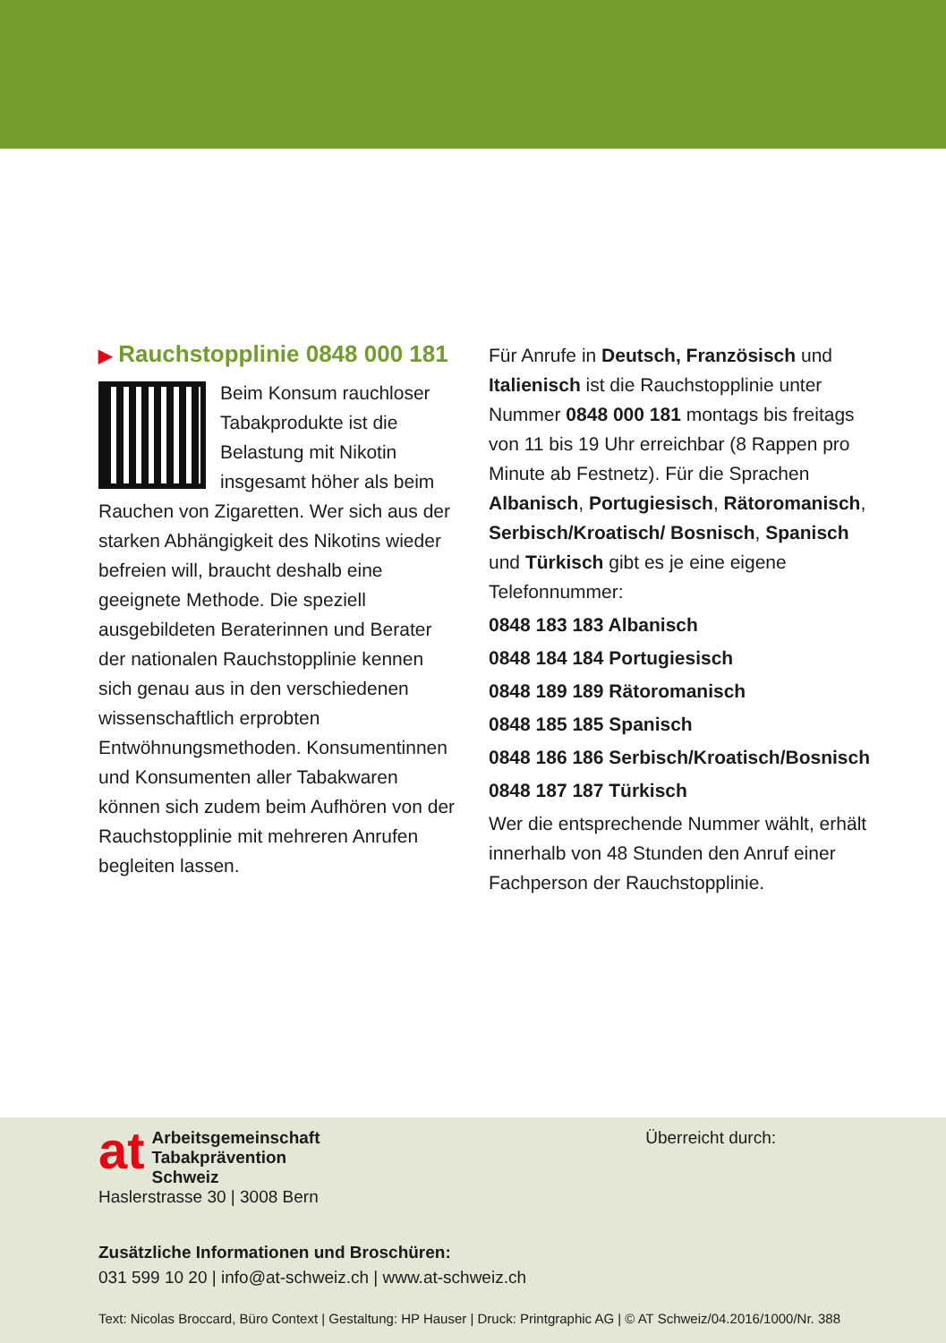▶ Rauchstopplinie 0848 000 181
Beim Konsum rauchloser Tabakprodukte ist die Belastung mit Nikotin insgesamt höher als beim Rauchen von Zigaretten. Wer sich aus der starken Abhängigkeit des Nikotins wieder befreien will, braucht deshalb eine geeignete Methode. Die speziell ausgebildeten Beraterinnen und Berater der nationalen Rauchstopplinie kennen sich genau aus in den verschiedenen wissenschaftlich erprobten Entwöhnungsmethoden. Konsumentinnen und Konsumenten aller Tabakwaren können sich zudem beim Aufhören von der Rauchstopplinie mit mehreren Anrufen begleiten lassen.
Für Anrufe in Deutsch, Französisch und Italienisch ist die Rauchstopplinie unter Nummer 0848 000 181 montags bis freitags von 11 bis 19 Uhr erreichbar (8 Rappen pro Minute ab Festnetz). Für die Sprachen Albanisch, Portugiesisch, Rätoromanisch, Serbisch/Kroatisch/ Bosnisch, Spanisch und Türkisch gibt es je eine eigene Telefonnummer:
0848 183 183 Albanisch
0848 184 184 Portugiesisch
0848 189 189 Rätoromanisch
0848 185 185 Spanisch
0848 186 186 Serbisch/Kroatisch/Bosnisch
0848 187 187 Türkisch
Wer die entsprechende Nummer wählt, erhält innerhalb von 48 Stunden den Anruf einer Fachperson der Rauchstopplinie.
at
Arbeitsgemeinschaft
Tabakprävention Schweiz
Haslerstrasse 30 | 3008 Bern
Überreicht durch:
Zusätzliche Informationen und Broschüren:
031 599 10 20 | info@at-schweiz.ch | www.at-schweiz.ch
Text: Nicolas Broccard, Büro Context | Gestaltung: HP Hauser | Druck: Printgraphic AG | © AT Schweiz/04.2016/1000/Nr. 388